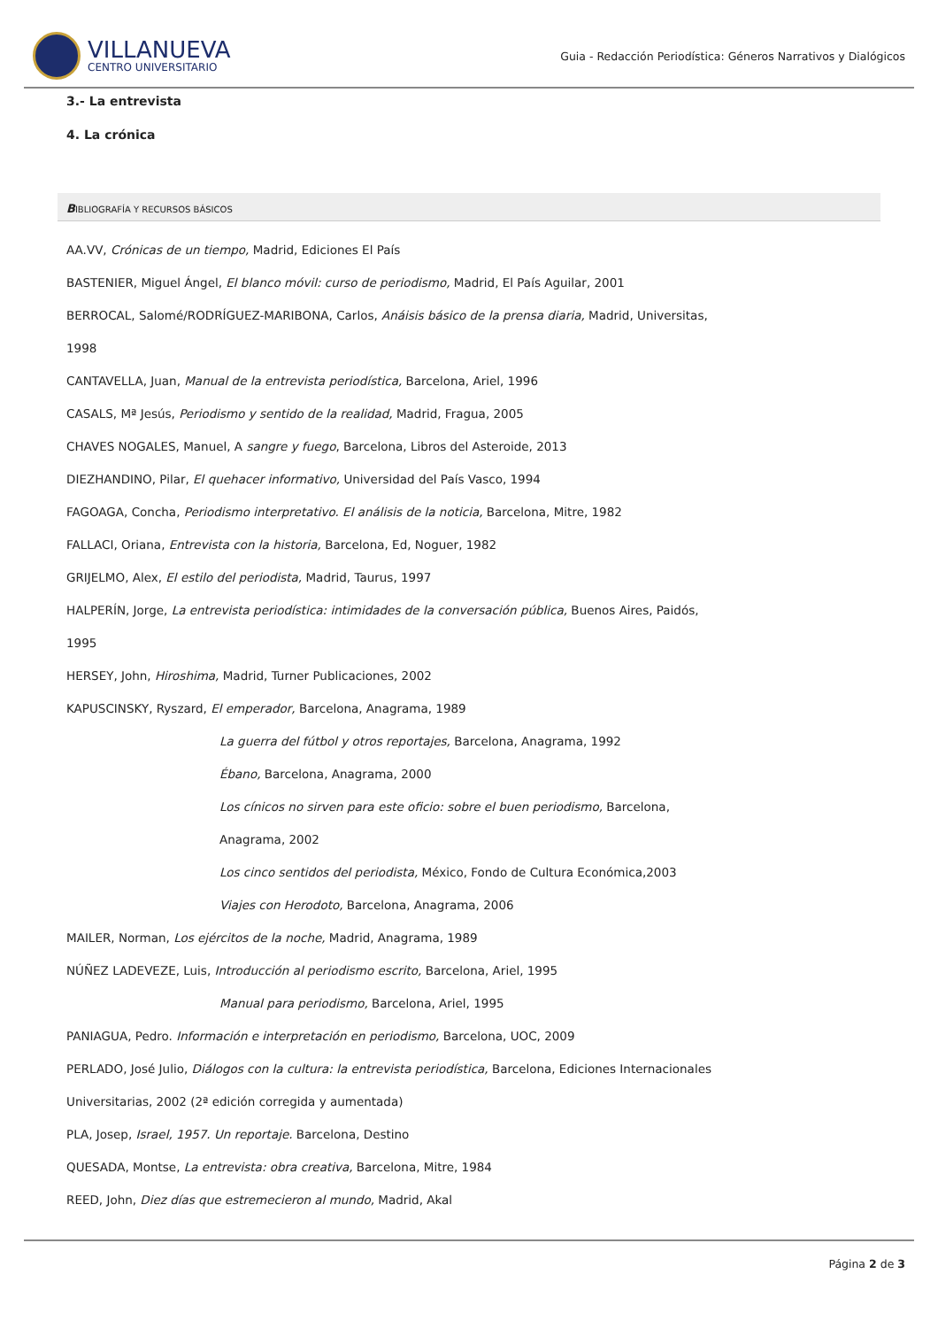VILLANUEVA
CENTRO UNIVERSITARIO
Guia - Redacción Periodística: Géneros Narrativos y Dialógicos
3.- La entrevista
4. La crónica
BIBLIOGRAFÍA Y RECURSOS BÁSICOS
AA.VV, Crónicas de un tiempo, Madrid, Ediciones El País
BASTENIER, Miguel Ángel, El blanco móvil: curso de periodismo, Madrid, El País Aguilar, 2001
BERROCAL, Salomé/RODRÍGUEZ-MARIBONA, Carlos, Anáisis básico de la prensa diaria, Madrid, Universitas,
1998
CANTAVELLA, Juan, Manual de la entrevista periodística, Barcelona, Ariel, 1996
CASALS, Mª Jesús, Periodismo y sentido de la realidad, Madrid, Fragua, 2005
CHAVES NOGALES, Manuel, A sangre y fuego, Barcelona, Libros del Asteroide, 2013
DIEZHANDINO, Pilar, El quehacer informativo, Universidad del País Vasco, 1994
FAGOAGA, Concha, Periodismo interpretativo. El análisis de la noticia, Barcelona, Mitre, 1982
FALLACI, Oriana, Entrevista con la historia, Barcelona, Ed, Noguer, 1982
GRIJELMO, Alex, El estilo del periodista, Madrid, Taurus, 1997
HALPERÍN, Jorge, La entrevista periodística: intimidades de la conversación pública, Buenos Aires, Paidós,
1995
HERSEY, John, Hiroshima, Madrid, Turner Publicaciones, 2002
KAPUSCINSKY, Ryszard, El emperador, Barcelona, Anagrama, 1989
La guerra del fútbol y otros reportajes, Barcelona, Anagrama, 1992
Ébano, Barcelona, Anagrama, 2000
Los cínicos no sirven para este oficio: sobre el buen periodismo, Barcelona,
Anagrama, 2002
Los cinco sentidos del periodista, México, Fondo de Cultura Económica,2003
Viajes con Herodoto, Barcelona, Anagrama, 2006
MAILER, Norman, Los ejércitos de la noche, Madrid, Anagrama, 1989
NÚÑEZ LADEVEZE, Luis, Introducción al periodismo escrito, Barcelona, Ariel, 1995
Manual para periodismo, Barcelona, Ariel, 1995
PANIAGUA, Pedro. Información e interpretación en periodismo, Barcelona, UOC, 2009
PERLADO, José Julio, Diálogos con la cultura: la entrevista periodística, Barcelona, Ediciones Internacionales
Universitarias, 2002 (2ª edición corregida y aumentada)
PLA, Josep, Israel, 1957. Un reportaje. Barcelona, Destino
QUESADA, Montse, La entrevista: obra creativa, Barcelona, Mitre, 1984
REED, John, Diez días que estremecieron al mundo, Madrid, Akal
Página 2 de 3